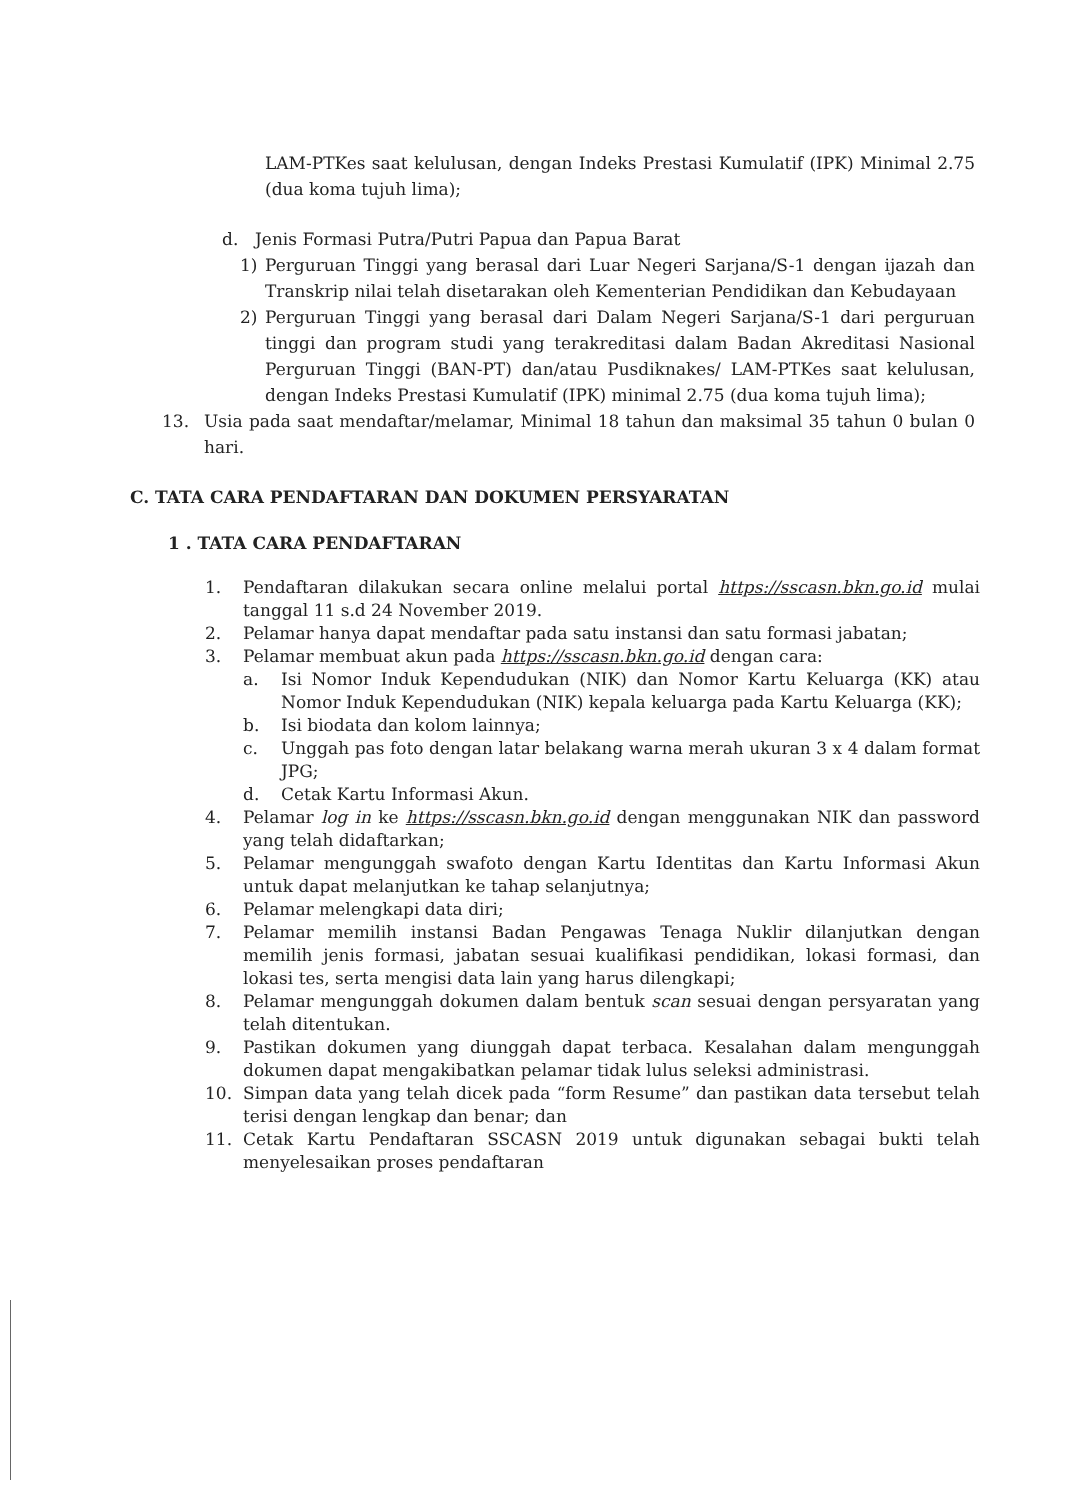LAM-PTKes saat kelulusan, dengan Indeks Prestasi Kumulatif (IPK) Minimal 2.75 (dua koma tujuh lima);
d. Jenis Formasi Putra/Putri Papua dan Papua Barat
1) Perguruan Tinggi yang berasal dari Luar Negeri Sarjana/S-1 dengan ijazah dan Transkrip nilai telah disetarakan oleh Kementerian Pendidikan dan Kebudayaan
2) Perguruan Tinggi yang berasal dari Dalam Negeri Sarjana/S-1 dari perguruan tinggi dan program studi yang terakreditasi dalam Badan Akreditasi Nasional Perguruan Tinggi (BAN-PT) dan/atau Pusdiknakes/ LAM-PTKes saat kelulusan, dengan Indeks Prestasi Kumulatif (IPK) minimal 2.75 (dua koma tujuh lima);
13. Usia pada saat mendaftar/melamar, Minimal 18 tahun dan maksimal 35 tahun 0 bulan 0 hari.
C. TATA CARA PENDAFTARAN DAN DOKUMEN PERSYARATAN
1 . TATA CARA PENDAFTARAN
1. Pendaftaran dilakukan secara online melalui portal https://sscasn.bkn.go.id mulai tanggal 11 s.d 24 November 2019.
2. Pelamar hanya dapat mendaftar pada satu instansi dan satu formasi jabatan;
3. Pelamar membuat akun pada https://sscasn.bkn.go.id dengan cara:
a. Isi Nomor Induk Kependudukan (NIK) dan Nomor Kartu Keluarga (KK) atau Nomor Induk Kependudukan (NIK) kepala keluarga pada Kartu Keluarga (KK);
b. Isi biodata dan kolom lainnya;
c. Unggah pas foto dengan latar belakang warna merah ukuran 3 x 4 dalam format JPG;
d. Cetak Kartu Informasi Akun.
4. Pelamar log in ke https://sscasn.bkn.go.id dengan menggunakan NIK dan password yang telah didaftarkan;
5. Pelamar mengunggah swafoto dengan Kartu Identitas dan Kartu Informasi Akun untuk dapat melanjutkan ke tahap selanjutnya;
6. Pelamar melengkapi data diri;
7. Pelamar memilih instansi Badan Pengawas Tenaga Nuklir dilanjutkan dengan memilih jenis formasi, jabatan sesuai kualifikasi pendidikan, lokasi formasi, dan lokasi tes, serta mengisi data lain yang harus dilengkapi;
8. Pelamar mengunggah dokumen dalam bentuk scan sesuai dengan persyaratan yang telah ditentukan.
9. Pastikan dokumen yang diunggah dapat terbaca. Kesalahan dalam mengunggah dokumen dapat mengakibatkan pelamar tidak lulus seleksi administrasi.
10. Simpan data yang telah dicek pada “form Resume” dan pastikan data tersebut telah terisi dengan lengkap dan benar; dan
11. Cetak Kartu Pendaftaran SSCASN 2019 untuk digunakan sebagai bukti telah menyelesaikan proses pendaftaran